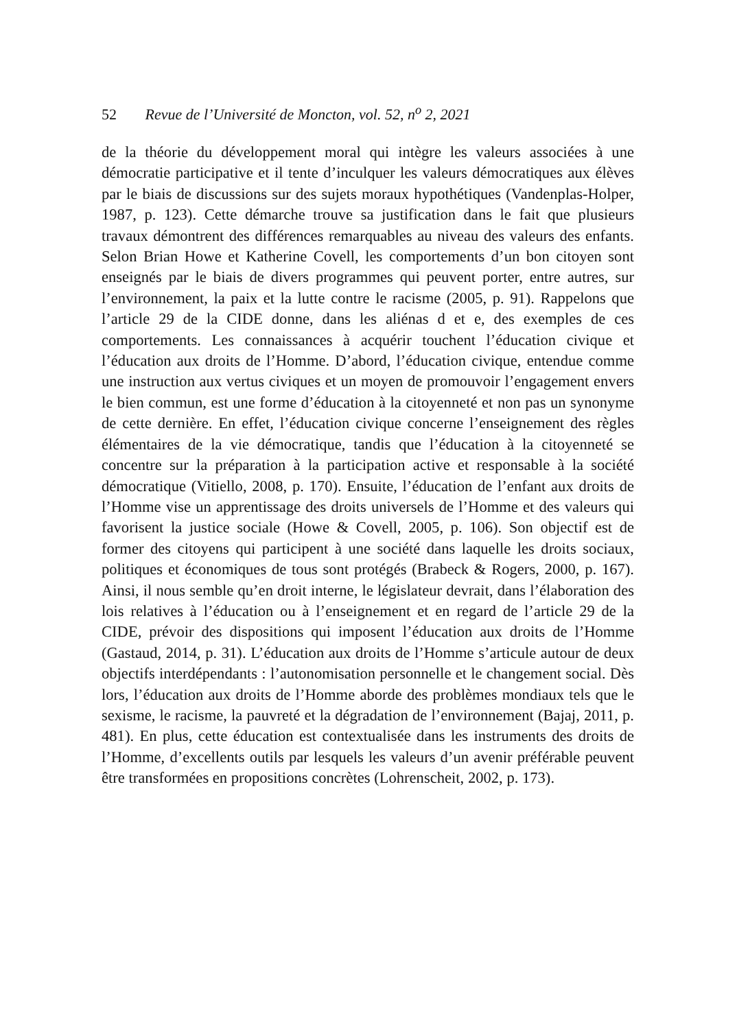52 Revue de l’Université de Moncton, vol. 52, n<sup>o</sup> 2, 2021
de la théorie du développement moral qui intègre les valeurs associées à une démocratie participative et il tente d’inculquer les valeurs démocratiques aux élèves par le biais de discussions sur des sujets moraux hypothétiques (Vandenplas-Holper, 1987, p. 123). Cette démarche trouve sa justification dans le fait que plusieurs travaux démontrent des différences remarquables au niveau des valeurs des enfants. Selon Brian Howe et Katherine Covell, les comportements d’un bon citoyen sont enseignés par le biais de divers programmes qui peuvent porter, entre autres, sur l’environnement, la paix et la lutte contre le racisme (2005, p. 91). Rappelons que l’article 29 de la CIDE donne, dans les aliénas d et e, des exemples de ces comportements. Les connaissances à acquérir touchent l’éducation civique et l’éducation aux droits de l’Homme. D’abord, l’éducation civique, entendue comme une instruction aux vertus civiques et un moyen de promouvoir l’engagement envers le bien commun, est une forme d’éducation à la citoyenneté et non pas un synonyme de cette dernière. En effet, l’éducation civique concerne l’enseignement des règles élémentaires de la vie démocratique, tandis que l’éducation à la citoyenneté se concentre sur la préparation à la participation active et responsable à la société démocratique (Vitiello, 2008, p. 170). Ensuite, l’éducation de l’enfant aux droits de l’Homme vise un apprentissage des droits universels de l’Homme et des valeurs qui favorisent la justice sociale (Howe & Covell, 2005, p. 106). Son objectif est de former des citoyens qui participent à une société dans laquelle les droits sociaux, politiques et économiques de tous sont protégés (Brabeck & Rogers, 2000, p. 167). Ainsi, il nous semble qu’en droit interne, le législateur devrait, dans l’élaboration des lois relatives à l’éducation ou à l’enseignement et en regard de l’article 29 de la CIDE, prévoir des dispositions qui imposent l’éducation aux droits de l’Homme (Gastaud, 2014, p. 31). L’éducation aux droits de l’Homme s’articule autour de deux objectifs interdépendants : l’autonomisation personnelle et le changement social. Dès lors, l’éducation aux droits de l’Homme aborde des problèmes mondiaux tels que le sexisme, le racisme, la pauvreté et la dégradation de l’environnement (Bajaj, 2011, p. 481). En plus, cette éducation est contextualisée dans les instruments des droits de l’Homme, d’excellents outils par lesquels les valeurs d’un avenir préférable peuvent être transformées en propositions concrètes (Lohrenscheit, 2002, p. 173).